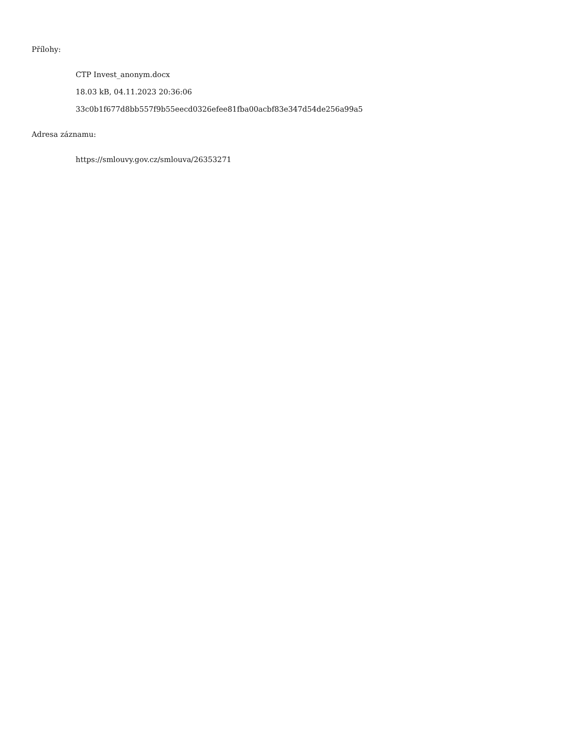Přílohy:
CTP Invest_anonym.docx
18.03 kB, 04.11.2023 20:36:06
33c0b1f677d8bb557f9b55eecd0326efee81fba00acbf83e347d54de256a99a5
Adresa záznamu:
https://smlouvy.gov.cz/smlouva/26353271